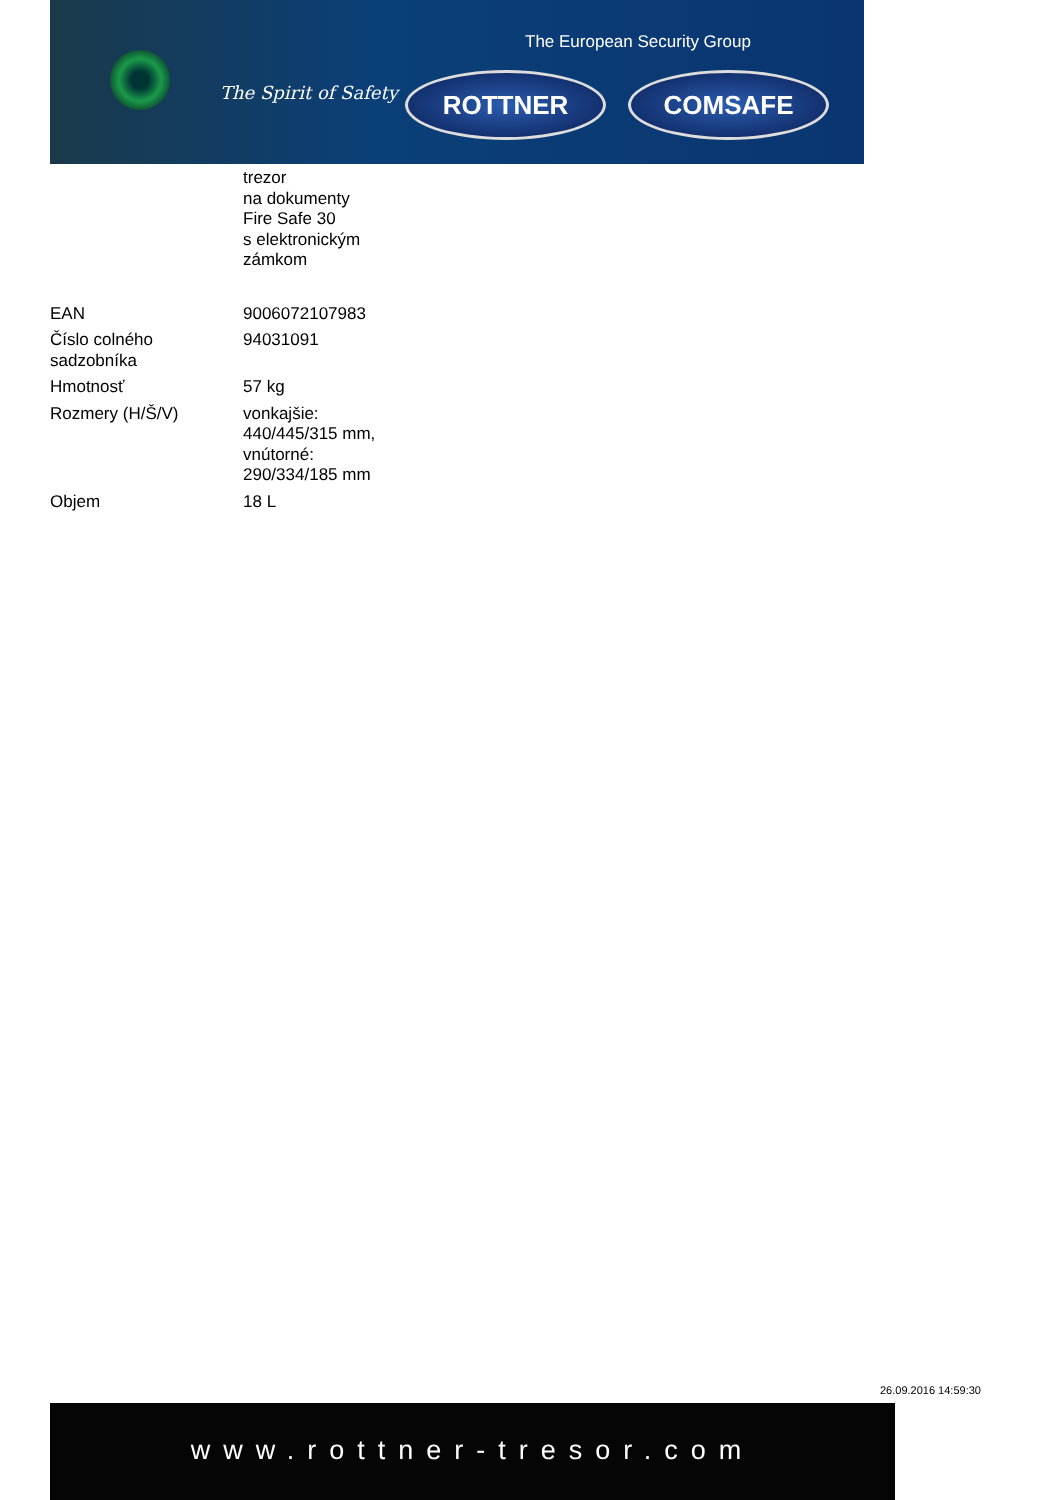The European Security Group
The Spirit of Safety ROTTNER COMSAFE
trezor
na dokumenty
Fire Safe 30
s elektronickým
zámkom
| EAN | 9006072107983 |
| Číslo colného sadzobníka | 94031091 |
| Hmotnosť | 57 kg |
| Rozmery (H/Š/V) | vonkajšie: 440/445/315 mm, vnútorné: 290/334/185 mm |
| Objem | 18 L |
26.09.2016 14:59:30
www.rottner-tresor.com